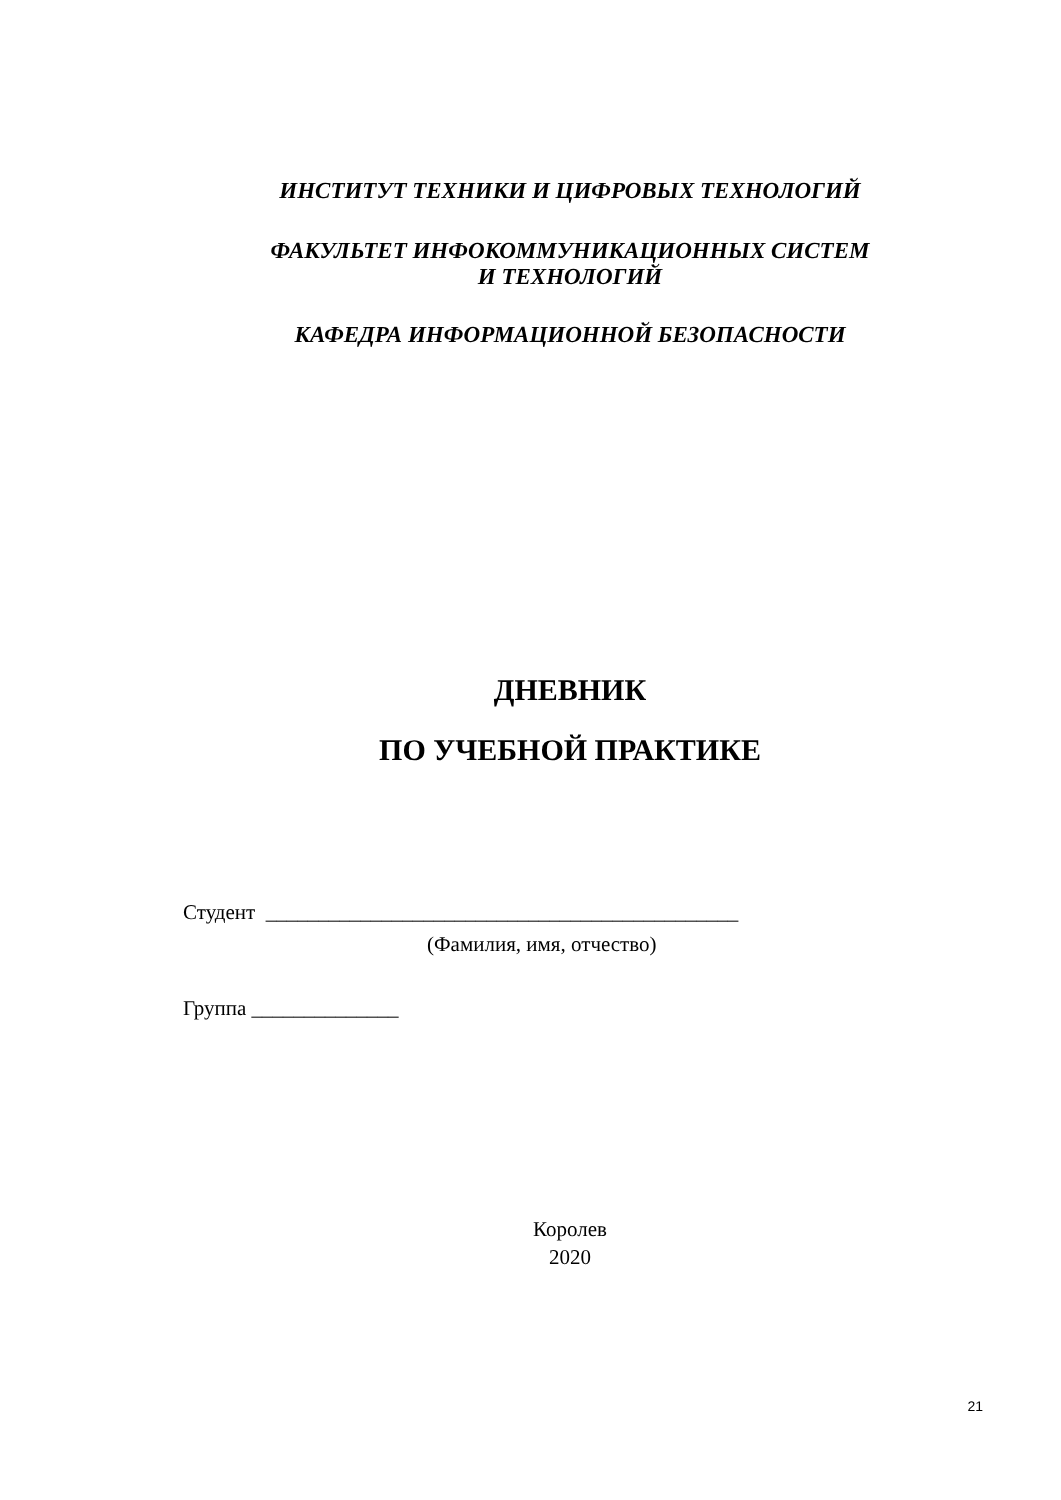ИНСТИТУТ ТЕХНИКИ И ЦИФРОВЫХ ТЕХНОЛОГИЙ
ФАКУЛЬТЕТ ИНФОКОММУНИКАЦИОННЫХ СИСТЕМ
И ТЕХНОЛОГИЙ
КАФЕДРА ИНФОРМАЦИОННОЙ БЕЗОПАСНОСТИ
ДНЕВНИК
ПО УЧЕБНОЙ ПРАКТИКЕ
Студент _____________________________________________
(Фамилия, имя, отчество)
Группа ______________
Королев
2020
21